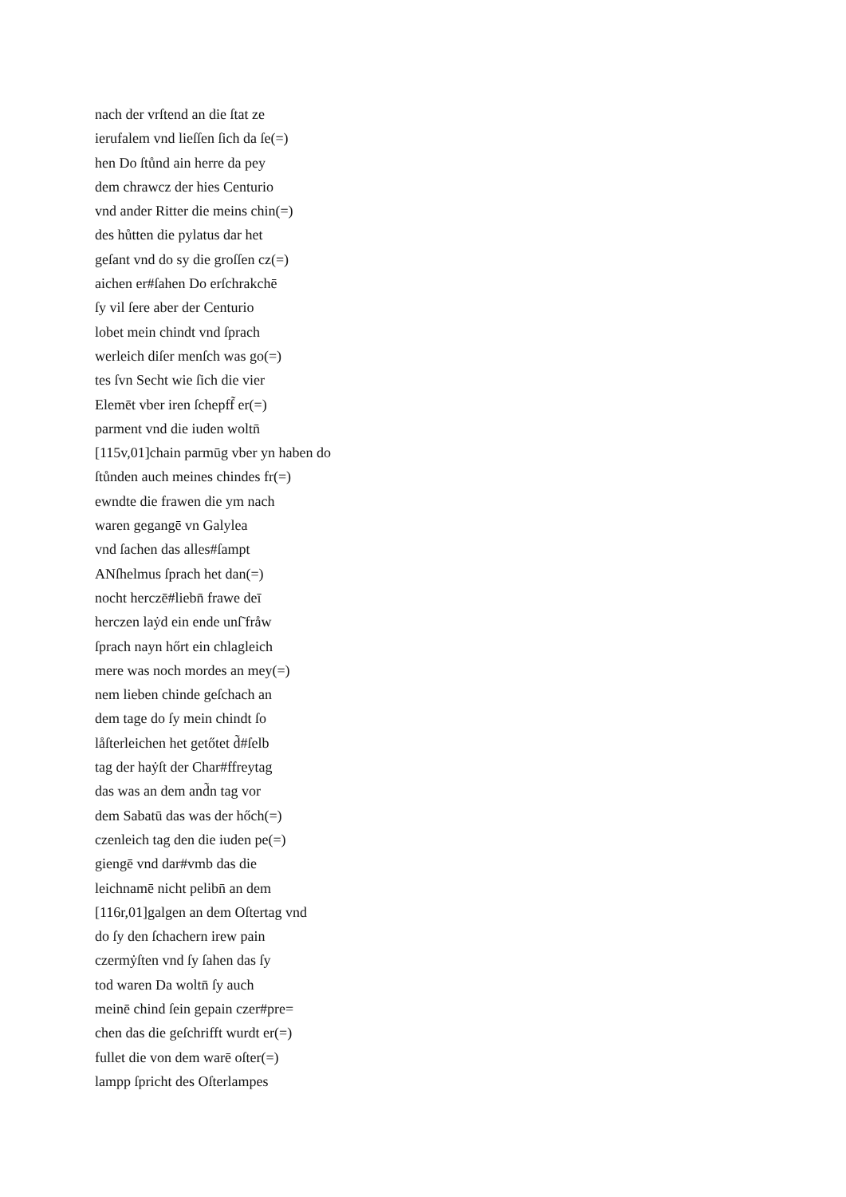nach der vrſtend an die ſtat ze
ierufalem vnd lieſſen ſich da ſe(=)
hen Do ſtůnd ain herre da pey
dem chrawcz der hies Centurio
vnd ander Ritter die meins chin(=)
des hůtten die pylatus dar het
geſant vnd do sy die groſſen cz(=)
aichen er#ſahen Do erſchrakchē
ſy vil ſere aber der Centurio
lobet mein chindt vnd ſprach
werleich diſer menſch was go(=)
tes ſvn Secht wie ſich die vier
Elemēt vber iren ſchepff̃ er(=)
parment vnd die iuden woltn̄
[115v,01]chain parmūg vber yn haben do
ſtůnden auch meines chindes fr(=)
ewndte die frawen die ym nach
waren gegangē vn Galylea
vnd ſachen das alles#ſampt
ANſhelmus ſprach het dan(=)
nocht herczē#liebn̄ frawe deī
herczen laẏd ein ende unſ̃ fråw
ſprach nayn hőrt ein chlagleich
mere was noch mordes an mey(=)
nem lieben chinde geſchach an
dem tage do ſy mein chindt ſo
låſterleichen het getőtet d̃#ſelb
tag der haẏſt der Char#ffreytag
das was an dem and̃n tag vor
dem Sabatū das was der hőch(=)
czenleich tag den die iuden pe(=)
giengē vnd dar#vmb das die
leichnamē nicht pelibn̄ an dem
[116r,01]galgen an dem Oſtertag vnd
do ſy den ſchachern irew pain
czermẏſten vnd ſy ſahen das ſy
tod waren Da woltn̄ ſy auch
meinē chind ſein gepain czer#pre=
chen das die geſchrifft wurdt er(=)
fullet die von dem warē oſter(=)
lampp ſpricht des Oſterlampes